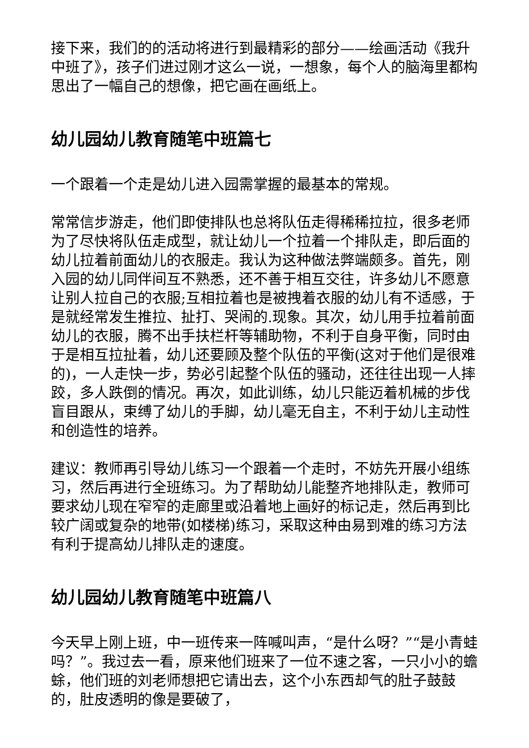接下来，我们的的活动将进行到最精彩的部分——绘画活动《我升中班了》，孩子们进过刚才这么一说，一想象，每个人的脑海里都构思出了一幅自己的想像，把它画在画纸上。
幼儿园幼儿教育随笔中班篇七
一个跟着一个走是幼儿进入园需掌握的最基本的常规。
常常信步游走，他们即使排队也总将队伍走得稀稀拉拉，很多老师为了尽快将队伍走成型，就让幼儿一个拉着一个排队走，即后面的幼儿拉着前面幼儿的衣服走。我认为这种做法弊端颇多。首先，刚入园的幼儿同伴间互不熟悉，还不善于相互交往，许多幼儿不愿意让别人拉自己的衣服;互相拉着也是被拽着衣服的幼儿有不适感，于是就经常发生推拉、扯打、哭闹的.现象。其次，幼儿用手拉着前面幼儿的衣服，腾不出手扶栏杆等辅助物，不利于自身平衡，同时由于是相互拉扯着，幼儿还要顾及整个队伍的平衡(这对于他们是很难的)，一人走快一步，势必引起整个队伍的骚动，还往往出现一人摔跤，多人跌倒的情况。再次，如此训练，幼儿只能迈着机械的步伐盲目跟从，束缚了幼儿的手脚，幼儿毫无自主，不利于幼儿主动性和创造性的培养。
建议：教师再引导幼儿练习一个跟着一个走时，不妨先开展小组练习，然后再进行全班练习。为了帮助幼儿能整齐地排队走，教师可要求幼儿现在窄窄的走廊里或沿着地上画好的标记走，然后再到比较广阔或复杂的地带(如楼梯)练习，采取这种由易到难的练习方法有利于提高幼儿排队走的速度。
幼儿园幼儿教育随笔中班篇八
今天早上刚上班，中一班传来一阵喊叫声，“是什么呀？”“是小青蛙吗？”。我过去一看，原来他们班来了一位不速之客，一只小小的蟾蜍，他们班的刘老师想把它请出去，这个小东西却气的肚子鼓鼓的，肚皮透明的像是要破了，